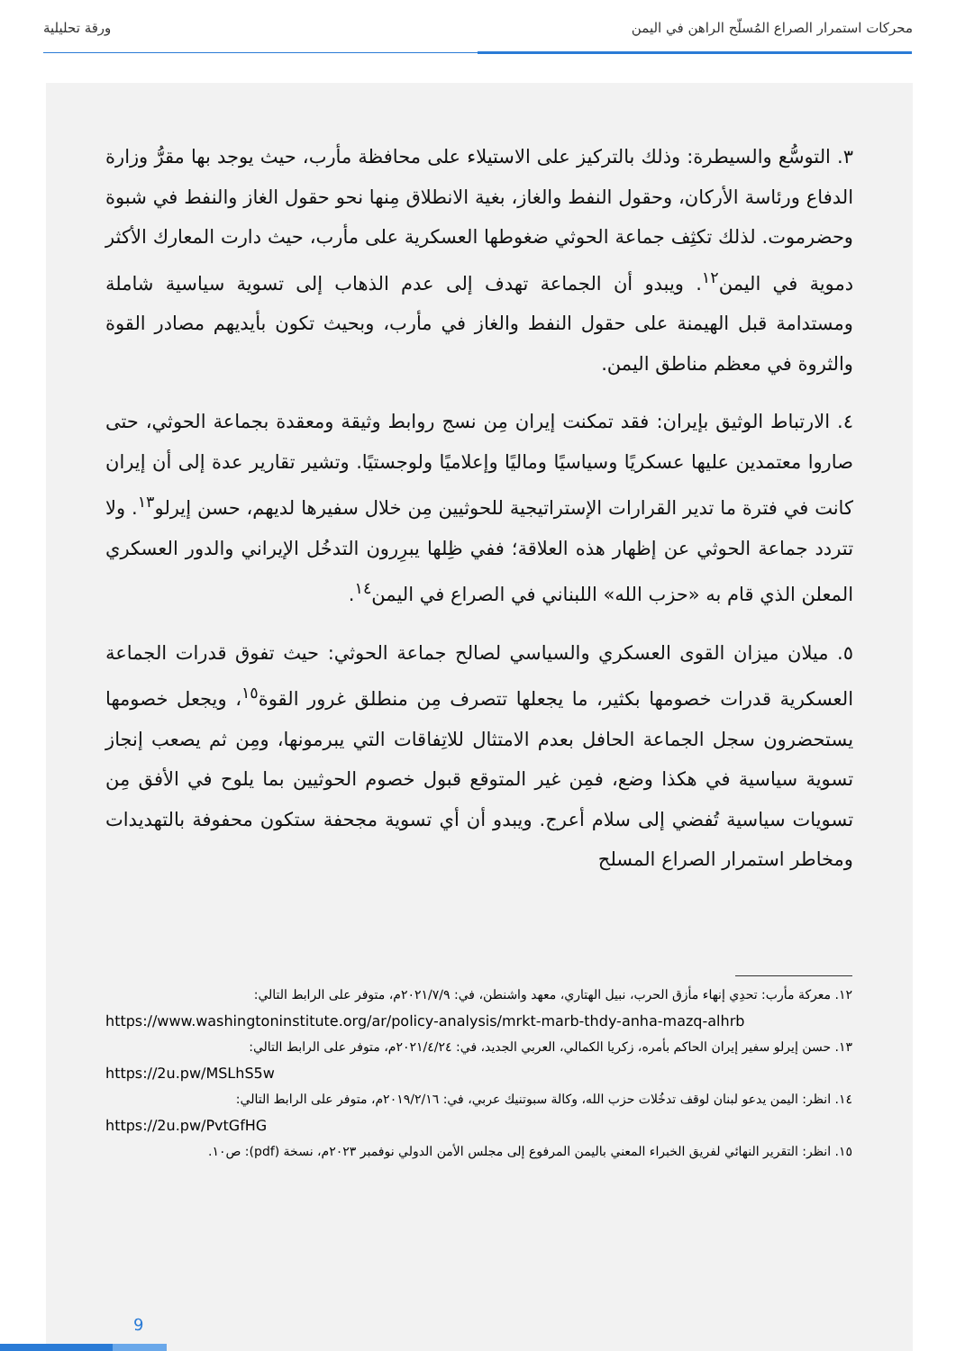محركات استمرار الصراع المُسلّح الراهن في اليمن ورقة تحليلية
٣. التوسُّع والسيطرة: وذلك بالتركيز على الاستيلاء على محافظة مأرب، حيث يوجد بها مقرُّ وزارة الدفاع ورئاسة الأركان، وحقول النفط والغاز، بغية الانطلاق مِنها نحو حقول الغاز والنفط في شبوة وحضرموت. لذلك تكثِف جماعة الحوثي ضغوطها العسكرية على مأرب، حيث دارت المعارك الأكثر دموية في اليمن<sup>١٢</sup>. ويبدو أن الجماعة تهدف إلى عدم الذهاب إلى تسوية سياسية شاملة ومستدامة قبل الهيمنة على حقول النفط والغاز في مأرب، وبحيث تكون بأيديهم مصادر القوة والثروة في معظم مناطق اليمن.
٤. الارتباط الوثيق بإيران: فقد تمكنت إيران مِن نسج روابط وثيقة ومعقدة بجماعة الحوثي، حتى صاروا معتمدين عليها عسكريًا وسياسيًا وماليًا وإعلاميًا ولوجستيًا. وتشير تقارير عدة إلى أن إيران كانت في فترة ما تدير القرارات الإستراتيجية للحوثيين مِن خلال سفيرها لديهم، حسن إيرلو<sup>١٣</sup>. ولا تتردد جماعة الحوثي عن إظهار هذه العلاقة؛ ففي ظِلها يبرِرون التدخُل الإيراني والدور العسكري المعلن الذي قام به «حزب الله» اللبناني في الصراع في اليمن<sup>١٤</sup>.
٥. ميلان ميزان القوى العسكري والسياسي لصالح جماعة الحوثي: حيث تفوق قدرات الجماعة العسكرية قدرات خصومها بكثير، ما يجعلها تتصرف مِن منطلق غرور القوة<sup>١٥</sup>، ويجعل خصومها يستحضرون سجل الجماعة الحافل بعدم الامتثال للاتِفاقات التي يبرمونها، ومِن ثم يصعب إنجاز تسوية سياسية في هكذا وضع، فمِن غير المتوقع قبول خصوم الحوثيين بما يلوح في الأفق مِن تسويات سياسية تُفضي إلى سلام أعرج. ويبدو أن أي تسوية مجحفة ستكون محفوفة بالتهديدات ومخاطر استمرار الصراع المسلح
١٢. معركة مأرب: تحدِي إنهاء مأزق الحرب، نبيل الهتاري، معهد واشنطن، في: ٢٠٢١/٧/٩م، متوفر على الرابط التالي:
https://www.washingtoninstitute.org/ar/policy-analysis/mrkt-marb-thdy-anha-mazq-alhrb
١٣. حسن إيرلو سفير إيران الحاكم بأمره، زكريا الكمالي، العربي الجديد، في: ٢٠٢١/٤/٢٤م، متوفر على الرابط التالي:
https://2u.pw/MSLhS5w
١٤. انظر: اليمن يدعو لبنان لوقف تدخُلات حزب الله، وكالة سبوتنيك عربي، في: ٢٠١٩/٢/١٦م، متوفر على الرابط التالي:
https://2u.pw/PvtGfHG
١٥. انظر: التقرير النهائي لفريق الخبراء المعني باليمن المرفوع إلى مجلس الأمن الدولي نوفمبر ٢٠٢٣م، نسخة (pdf): ص١٠.
9